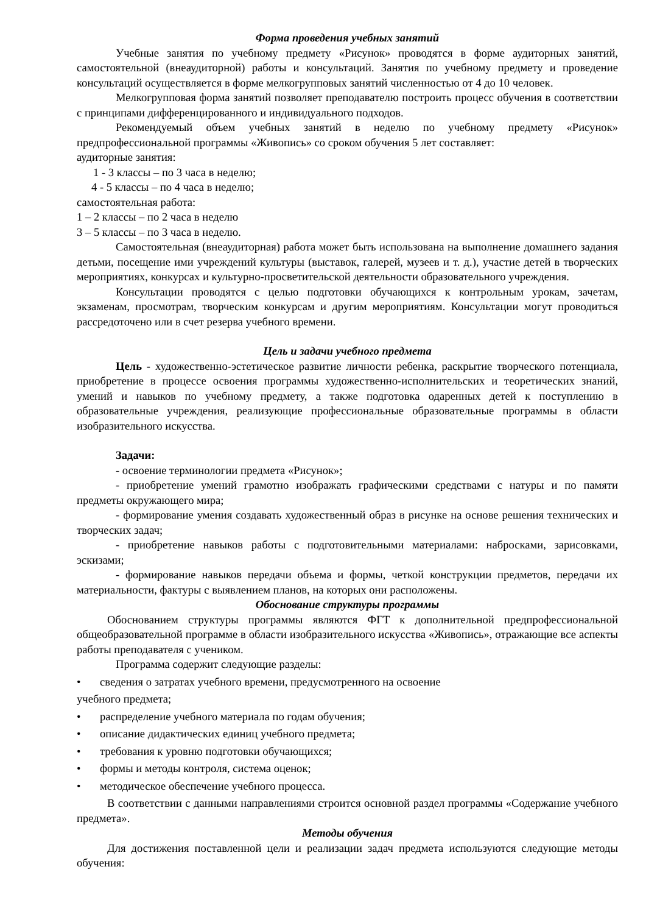Форма проведения учебных занятий
Учебные занятия по учебному предмету «Рисунок» проводятся в форме аудиторных занятий, самостоятельной (внеаудиторной) работы и консультаций. Занятия по учебному предмету и проведение консультаций осуществляется в форме мелкогрупповых занятий численностью от 4 до 10 человек.
Мелкогрупповая форма занятий позволяет преподавателю построить процесс обучения в соответствии с принципами дифференцированного и индивидуального подходов.
Рекомендуемый объем учебных занятий в неделю по учебному предмету «Рисунок» предпрофессиональной программы «Живопись» со сроком обучения 5 лет составляет:
аудиторные занятия:
1 - 3 классы – по 3 часа в неделю;
4 - 5 классы – по 4 часа в неделю;
самостоятельная работа:
1 – 2 классы – по 2 часа в неделю
3 – 5 классы – по 3 часа в неделю.
Самостоятельная (внеаудиторная) работа может быть использована на выполнение домашнего задания детьми, посещение ими учреждений культуры (выставок, галерей, музеев и т. д.), участие детей в творческих мероприятиях, конкурсах и культурно-просветительской деятельности образовательного учреждения.
Консультации проводятся с целью подготовки обучающихся к контрольным урокам, зачетам, экзаменам, просмотрам, творческим конкурсам и другим мероприятиям. Консультации могут проводиться рассредоточено или в счет резерва учебного времени.
Цель и задачи учебного предмета
Цель - художественно-эстетическое развитие личности ребенка, раскрытие творческого потенциала, приобретение в процессе освоения программы художественно-исполнительских и теоретических знаний, умений и навыков по учебному предмету, а также подготовка одаренных детей к поступлению в образовательные учреждения, реализующие профессиональные образовательные программы в области изобразительного искусства.
Задачи:
- освоение терминологии предмета «Рисунок»;
- приобретение умений грамотно изображать графическими средствами с натуры и по памяти предметы окружающего мира;
- формирование умения создавать художественный образ в рисунке на основе решения технических и творческих задач;
- приобретение навыков работы с подготовительными материалами: набросками, зарисовками, эскизами;
- формирование навыков передачи объема и формы, четкой конструкции предметов, передачи их материальности, фактуры с выявлением планов, на которых они расположены.
Обоснование структуры программы
Обоснованием структуры программы являются ФГТ к дополнительной предпрофессиональной общеобразовательной программе в области изобразительного искусства «Живопись», отражающие все аспекты работы преподавателя с учеником.
Программа содержит следующие разделы:
• сведения о затратах учебного времени, предусмотренного на освоение
учебного предмета;
• распределение учебного материала по годам обучения;
• описание дидактических единиц учебного предмета;
• требования к уровню подготовки обучающихся;
• формы и методы контроля, система оценок;
• методическое обеспечение учебного процесса.
В соответствии с данными направлениями строится основной раздел программы «Содержание учебного предмета».
Методы обучения
Для достижения поставленной цели и реализации задач предмета используются следующие методы обучения: